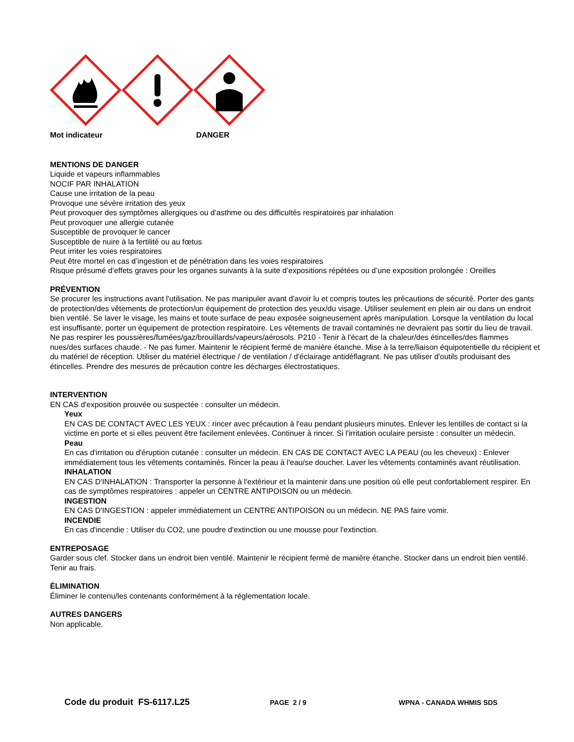Mot indicateur DANGER
MENTIONS DE DANGER
Liquide et vapeurs inflammables
NOCIF PAR INHALATION
Cause une irritation de la peau
Provoque une sévère irritation des yeux
Peut provoquer des symptômes allergiques ou d’asthme ou des difficultés respiratoires par inhalation
Peut provoquer une allergie cutanée
Susceptible de provoquer le cancer
Susceptible de nuire à la fertilité ou au fœtus
Peut irriter les voies respiratoires
Peut être mortel en cas d’ingestion et de pénétration dans les voies respiratoires
Risque présumé d’effets graves pour les organes suivants à la suite d’expositions répétées ou d’une exposition prolongée : Oreilles
PRÉVENTION
Se procurer les instructions avant l'utilisation. Ne pas manipuler avant d'avoir lu et compris toutes les précautions de sécurité. Porter des gants de protection/des vêtements de protection/un équipement de protection des yeux/du visage. Utiliser seulement en plein air ou dans un endroit bien ventilé. Se laver le visage, les mains et toute surface de peau exposée soigneusement après manipulation. Lorsque la ventilation du local est insuffisante, porter un équipement de protection respiratoire. Les vêtements de travail contaminés ne devraient pas sortir du lieu de travail. Ne pas respirer les poussières/fumées/gaz/brouillards/vapeurs/aérosols. P210 - Tenir à l'écart de la chaleur/des étincelles/des flammes nues/des surfaces chaude. - Ne pas fumer. Maintenir le récipient fermé de manière étanche. Mise à la terre/liaison équipotentielle du récipient et du matériel de réception. Utiliser du matériel électrique / de ventilation / d'éclairage antidéflagrant. Ne pas utiliser d'outils produisant des étincelles. Prendre des mesures de précaution contre les décharges électrostatiques.
INTERVENTION
EN CAS d'exposition prouvée ou suspectée : consulter un médecin.
Yeux
EN CAS DE CONTACT AVEC LES YEUX : rincer avec précaution à l'eau pendant plusieurs minutes. Enlever les lentilles de contact si la victime en porte et si elles peuvent être facilement enlevées. Continuer à rincer. Si l'irritation oculaire persiste : consulter un médecin.
Peau
En cas d'irritation ou d'éruption cutanée : consulter un médecin. EN CAS DE CONTACT AVEC LA PEAU (ou les cheveux) : Enlever immédiatement tous les vêtements contaminés. Rincer la peau à l'eau/se doucher. Laver les vêtements contaminés avant réutilisation.
INHALATION
EN CAS D'INHALATION : Transporter la personne à l'extérieur et la maintenir dans une position où elle peut confortablement respirer. En cas de symptômes respiratoires : appeler un CENTRE ANTIPOISON ou un médecin.
INGESTION
EN CAS D'INGESTION : appeler immédiatement un CENTRE ANTIPOISON ou un médecin. NE PAS faire vomir.
INCENDIE
En cas d'incendie : Utiliser du CO2, une poudre d'extinction ou une mousse pour l'extinction.
ENTREPOSAGE
Garder sous clef. Stocker dans un endroit bien ventilé. Maintenir le récipient fermé de manière étanche. Stocker dans un endroit bien ventilé. Tenir au frais.
ÉLIMINATION
Éliminer le contenu/les contenants conformément à la réglementation locale.
AUTRES DANGERS
Non applicable.
Code du produit FS-6117.L25 PAGE 2 / 9 WPNA - CANADA WHMIS SDS